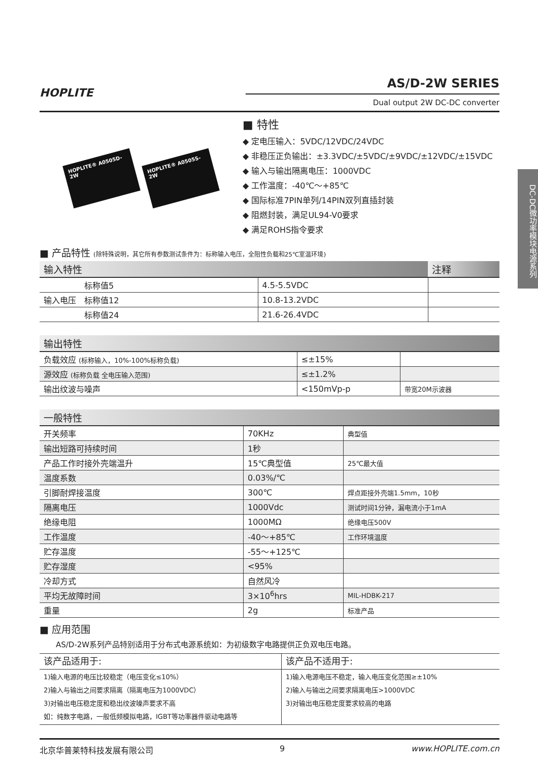HOPLITE
AS/D-2W SERIES
Dual output 2W DC-DC converter
HOPLITE® A0505D-2W
HOPLITE® A0505S-2W
■ 特性
◆ 定电压输入：5VDC/12VDC/24VDC
◆ 非稳压正负输出：±3.3VDC/±5VDC/±9VDC/±12VDC/±15VDC
◆ 输入与输出隔离电压：1000VDC
◆ 工作温度：-40℃～+85℃
◆ 国际标准7PIN单列/14PIN双列直插封装
◆ 阻燃封装，满足UL94-V0要求
◆ 满足ROHS指令要求
■ 产品特性 (除特殊说明，其它所有参数测试条件为：标称输入电压，全阻性负载和25℃室温环境)
| 输入特性 | | 注释 |
| --- | --- | --- |
| 标称值5 | 4.5-5.5VDC | |
| 输入电压 标称值12 | 10.8-13.2VDC | |
| 标称值24 | 21.6-26.4VDC | |
| 输出特性 | | |
| --- | --- | --- |
| 负载效应 (标称输入，10%-100%标称负载) | ≤±15% | |
| 源效应 (标称负载 全电压输入范围) | ≤±1.2% | |
| 输出纹波与噪声 | <150mVp-p | 带宽20M示波器 |
| 一般特性 | | |
| --- | --- | --- |
| 开关频率 | 70KHz | 典型值 |
| 输出短路可持续时间 | 1秒 | |
| 产品工作时接外壳端温升 | 15℃典型值 | 25℃最大值 |
| 温度系数 | 0.03%/℃ | |
| 引脚耐焊接温度 | 300℃ | 焊点距接外壳端1.5mm，10秒 |
| 隔离电压 | 1000Vdc | 测试时间1分钟，漏电流小于1mA |
| 绝缘电阻 | 1000MΩ | 绝缘电压500V |
| 工作温度 | -40～+85℃ | 工作环境温度 |
| 贮存温度 | -55～+125℃ | |
| 贮存湿度 | <95% | |
| 冷却方式 | 自然风冷 | |
| 平均无故障时间 | 3×10<sup>6</sup>hrs | MIL-HDBK-217 |
| 重量 | 2g | 标准产品 |
■ 应用范围
AS/D-2W系列产品特别适用于分布式电源系统如：为初级数字电路提供正负双电压电路。
| 该产品适用于: | 该产品不适用于: |
| 1)输入电源的电压比较稳定（电压变化≤10%） 2)输入与输出之间要求隔离（隔离电压为1000VDC） 3)对输出电压稳定度和稳出纹波噪声要求不高 如：纯数字电路，一般低频模拟电路，IGBT等功率器件驱动电路等 | 1)输入电源电压不稳定，输入电压变化范围≥±10% 2)输入与输出之间要求隔离电压>1000VDC 3)对输出电压稳定度要求较高的电路 |
北京华普莱特科技发展有限公司 9 www.HOPLITE.com.cn
DC-DC微功率模块电源系列